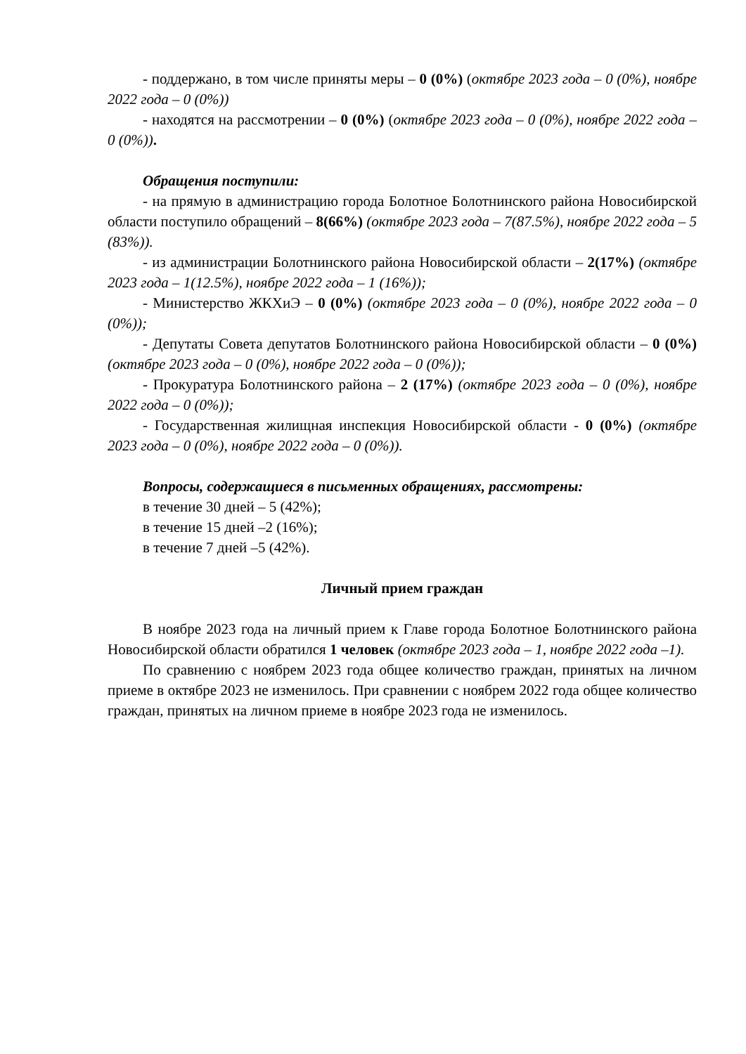- поддержано, в том числе приняты меры – 0 (0%) (октябре 2023 года – 0 (0%), ноябре 2022 года – 0 (0%))
- находятся на рассмотрении – 0 (0%) (октябре 2023 года – 0 (0%), ноябре 2022 года – 0 (0%)).
Обращения поступили:
- на прямую в администрацию города Болотное Болотнинского района Новосибирской области поступило обращений – 8(66%) (октябре 2023 года – 7(87.5%), ноябре 2022 года – 5 (83%)).
- из администрации Болотнинского района Новосибирской области – 2(17%) (октябре 2023 года – 1(12.5%), ноябре 2022 года – 1 (16%));
- Министерство ЖКХиЭ – 0 (0%) (октябре 2023 года – 0 (0%), ноябре 2022 года – 0 (0%));
- Депутаты Совета депутатов Болотнинского района Новосибирской области – 0 (0%) (октябре 2023 года – 0 (0%), ноябре 2022 года – 0 (0%));
- Прокуратура Болотнинского района – 2 (17%) (октябре 2023 года – 0 (0%), ноябре 2022 года – 0 (0%));
- Государственная жилищная инспекция Новосибирской области - 0 (0%) (октябре 2023 года – 0 (0%), ноябре 2022 года – 0 (0%)).
Вопросы, содержащиеся в письменных обращениях, рассмотрены:
в течение 30 дней – 5 (42%);
в течение 15 дней –2 (16%);
в течение 7 дней –5 (42%).
Личный прием граждан
В ноябре 2023 года на личный прием к Главе города Болотное Болотнинского района Новосибирской области обратился 1 человек (октябре 2023 года – 1, ноябре 2022 года –1).
По сравнению с ноябрем 2023 года общее количество граждан, принятых на личном приеме в октябре 2023 не изменилось. При сравнении с ноябрем 2022 года общее количество граждан, принятых на личном приеме в ноябре 2023 года не изменилось.